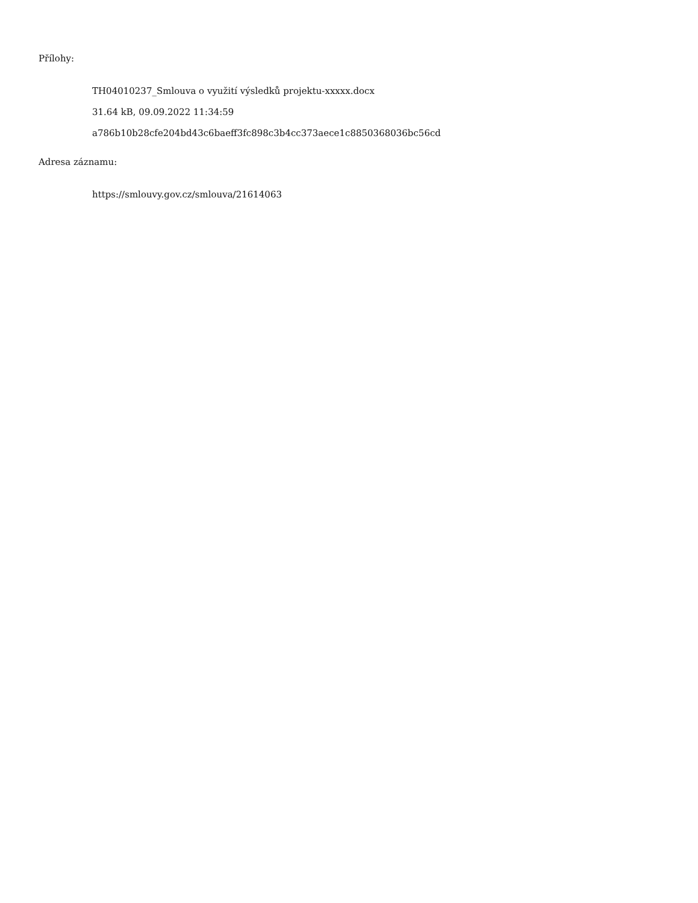Přílohy:
TH04010237_Smlouva o využití výsledků projektu-xxxxx.docx
31.64 kB, 09.09.2022 11:34:59
a786b10b28cfe204bd43c6baeff3fc898c3b4cc373aece1c8850368036bc56cd
Adresa záznamu:
https://smlouvy.gov.cz/smlouva/21614063